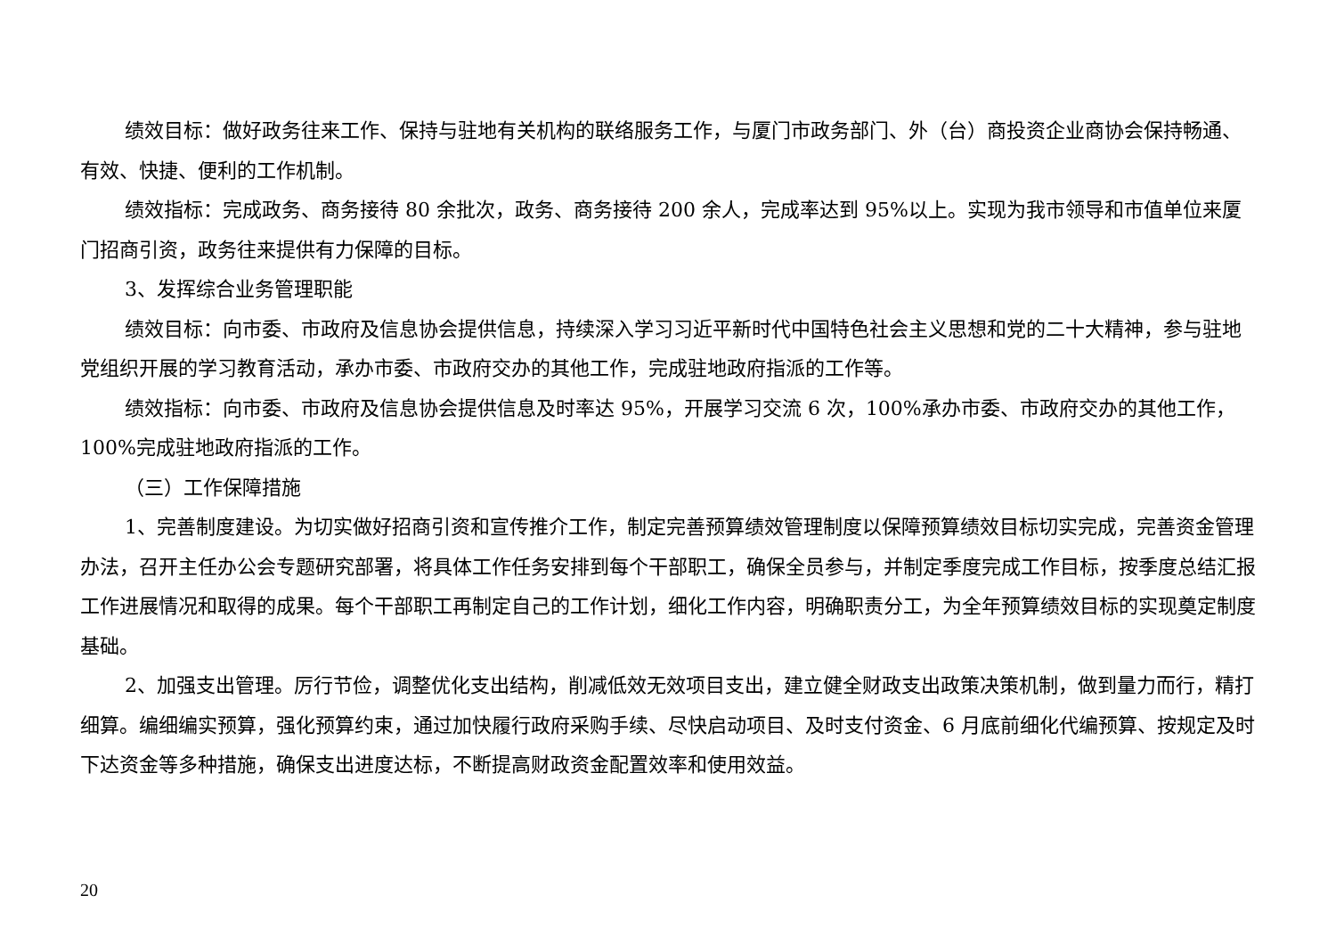绩效目标：做好政务往来工作、保持与驻地有关机构的联络服务工作，与厦门市政务部门、外（台）商投资企业商协会保持畅通、有效、快捷、便利的工作机制。
绩效指标：完成政务、商务接待 80 余批次，政务、商务接待 200 余人，完成率达到 95%以上。实现为我市领导和市值单位来厦门招商引资，政务往来提供有力保障的目标。
3、发挥综合业务管理职能
绩效目标：向市委、市政府及信息协会提供信息，持续深入学习习近平新时代中国特色社会主义思想和党的二十大精神，参与驻地党组织开展的学习教育活动，承办市委、市政府交办的其他工作，完成驻地政府指派的工作等。
绩效指标：向市委、市政府及信息协会提供信息及时率达 95%，开展学习交流 6 次，100%承办市委、市政府交办的其他工作，100%完成驻地政府指派的工作。
（三）工作保障措施
1、完善制度建设。为切实做好招商引资和宣传推介工作，制定完善预算绩效管理制度以保障预算绩效目标切实完成，完善资金管理办法，召开主任办公会专题研究部署，将具体工作任务安排到每个干部职工，确保全员参与，并制定季度完成工作目标，按季度总结汇报工作进展情况和取得的成果。每个干部职工再制定自己的工作计划，细化工作内容，明确职责分工，为全年预算绩效目标的实现奠定制度基础。
2、加强支出管理。厉行节俭，调整优化支出结构，削减低效无效项目支出，建立健全财政支出政策决策机制，做到量力而行，精打细算。编细编实预算，强化预算约束，通过加快履行政府采购手续、尽快启动项目、及时支付资金、6 月底前细化代编预算、按规定及时下达资金等多种措施，确保支出进度达标，不断提高财政资金配置效率和使用效益。
20